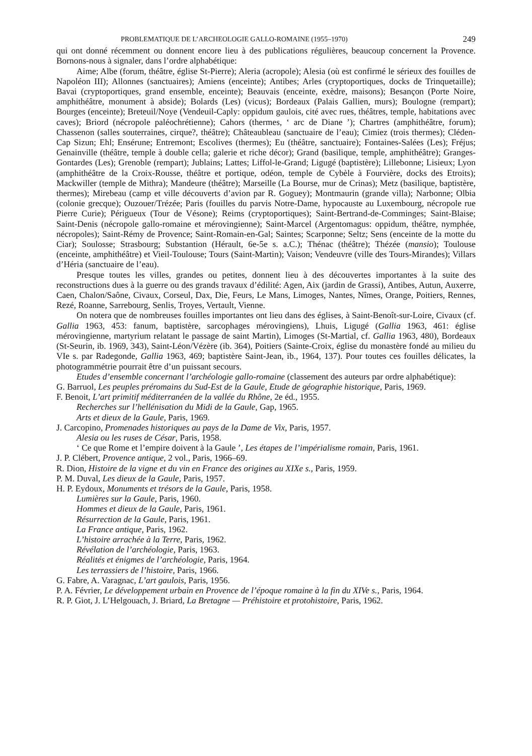PROBLEMATIQUE DE L’ARCHEOLOGIE GALLO-ROMAINE (1955–1970) 249
qui ont donné récemment ou donnent encore lieu à des publications régulières, beaucoup concernent la Provence. Bornons-nous à signaler, dans l’ordre alphabétique:
Aime; Albe (forum, théâtre, église St-Pierre); Aleria (acropole); Alesia (où est confirmé le sérieux des fouilles de Napoléon III); Allonnes (sanctuaires); Amiens (enceinte); Antibes; Arles (cryptoportiques, docks de Trinquetaille); Bavai (cryptoportiques, grand ensemble, enceinte); Beauvais (enceinte, exèdre, maisons); Besançon (Porte Noire, amphithéâtre, monument à abside); Bolards (Les) (vicus); Bordeaux (Palais Gallien, murs); Boulogne (rempart); Bourges (enceinte); Breteuil/Noye (Vendeuil-Caply: oppidum gaulois, cité avec rues, théâtres, temple, habitations avec caves); Briord (nécropole paléochrétienne); Cahors (thermes, ‘ arc de Diane ’); Chartres (amphi­théâtre, forum); Chassenon (salles souterraines, cirque?, théâtre); Châteaubleau (sanctuaire de l’eau); Cimiez (trois thermes); Cléden-Cap Sizun; Ehl; Ensérune; Entremont; Escolives (thermes); Eu (théâtre, sanctuaire); Fontaines-Salées (Les); Fréjus; Genainville (théâtre, temple à double cella; galerie et riche décor); Grand (basilique, temple, amphithéâtre); Granges-Gontardes (Les); Grenoble (rempart); Jublains; Lattes; Liffol-le-Grand; Ligugé (baptistère); Lillebonne; Lisieux; Lyon (amphithéâtre de la Croix-Rousse, théâtre et portique, odéon, temple de Cybèle à Fourvière, docks des Etroits); Mackwiller (temple de Mithra); Mandeure (théâtre); Marseille (La Bourse, mur de Crinas); Metz (basilique, baptistère, thermes); Mirebeau (camp et ville découverts d’avion par R. Goguey); Montmaurin (grande villa); Narbonne; Olbia (colonie grecque); Ouzouer/Trézée; Paris (fouilles du parvis Notre-Dame, hypocauste au Luxembourg, nécropole rue Pierre Curie); Périgueux (Tour de Vésone); Reims (cryptoportiques); Saint-Bertrand-de-Comminges; Saint-Blaise; Saint-Denis (nécropole gallo-romaine et mérovingienne); Saint-Marcel (Argento­magus: oppidum, théâtre, nymphée, nécropoles); Saint-Rémy de Provence; Saint-Romain-en-Gal; Saintes; Scarponne; Seltz; Sens (enceinte de la motte du Ciar); Soulosse; Strasbourg; Sub­stantion (Hérault, 6e-5e s. a.C.); Thénac (théâtre); Thézée (mansio); Toulouse (enceinte, amphi­théâtre) et Vieil-Toulouse; Tours (Saint-Martin); Vaison; Vendeuvre (ville des Tours-Mirandes); Villars d’Héria (sanctuaire de l’eau).
Presque toutes les villes, grandes ou petites, donnent lieu à des découvertes importantes à la suite des reconstructions dues à la guerre ou des grands travaux d’édilité: Agen, Aix (jardin de Grassi), Antibes, Autun, Auxerre, Caen, Chalon/Saône, Civaux, Corseul, Dax, Die, Feurs, Le Mans, Limoges, Nantes, Nîmes, Orange, Poitiers, Rennes, Rezé, Roanne, Sarrebourg, Senlis, Troyes, Vertault, Vienne.
On notera que de nombreuses fouilles importantes ont lieu dans des églises, à Saint-Benoît-sur-Loire, Civaux (cf. Gallia 1963, 453: fanum, baptistère, sarcophages mérovingiens), Lhuis, Ligugé (Gallia 1963, 461: église mérovingienne, martyrium relatant le passage de saint Martin), Limoges (St-Martial, cf. Gallia 1963, 480), Bordeaux (St-Seurin, ib. 1969, 343), Saint-Léon/Vézère (ib. 364), Poitiers (Sainte-Croix, église du monastère fondé au milieu du VIe s. par Radegonde, Gallia 1963, 469; baptistère Saint-Jean, ib., 1964, 137). Pour toutes ces fouilles délicates, la photogrammétrie pourrait être d’un puissant secours.
Etudes d’ensemble concernant l’archéologie gallo-romaine (classement des auteurs par ordre alphabétique):
G. Barruol, Les peuples préromains du Sud-Est de la Gaule, Etude de géographie historique, Paris, 1969.
F. Benoit, L’art primitif méditerranéen de la vallée du Rhône, 2e éd., 1955.
Recherches sur l’hellénisation du Midi de la Gaule, Gap, 1965.
Arts et dieux de la Gaule, Paris, 1969.
J. Carcopino, Promenades historiques au pays de la Dame de Vix, Paris, 1957.
Alesia ou les ruses de César, Paris, 1958.
‘ Ce que Rome et l’empire doivent à la Gaule ’, Les étapes de l’impérialisme romain, Paris, 1961.
J. P. Clébert, Provence antique, 2 vol., Paris, 1966–69.
R. Dion, Histoire de la vigne et du vin en France des origines au XIXe s., Paris, 1959.
P. M. Duval, Les dieux de la Gaule, Paris, 1957.
H. P. Eydoux, Monuments et trésors de la Gaule, Paris, 1958.
Lumières sur la Gaule, Paris, 1960.
Hommes et dieux de la Gaule, Paris, 1961.
Résurrection de la Gaule, Paris, 1961.
La France antique, Paris, 1962.
L’histoire arrachée à la Terre, Paris, 1962.
Révélation de l’archéologie, Paris, 1963.
Réalités et énigmes de l’archéologie, Paris, 1964.
Les terrassiers de l’histoire, Paris, 1966.
G. Fabre, A. Varagnac, L’art gaulois, Paris, 1956.
P. A. Février, Le développement urbain en Provence de l’époque romaine à la fin du XIVe s., Paris, 1964.
R. P. Giot, J. L’Helgouach, J. Briard, La Bretagne — Préhistoire et protohistoire, Paris, 1962.